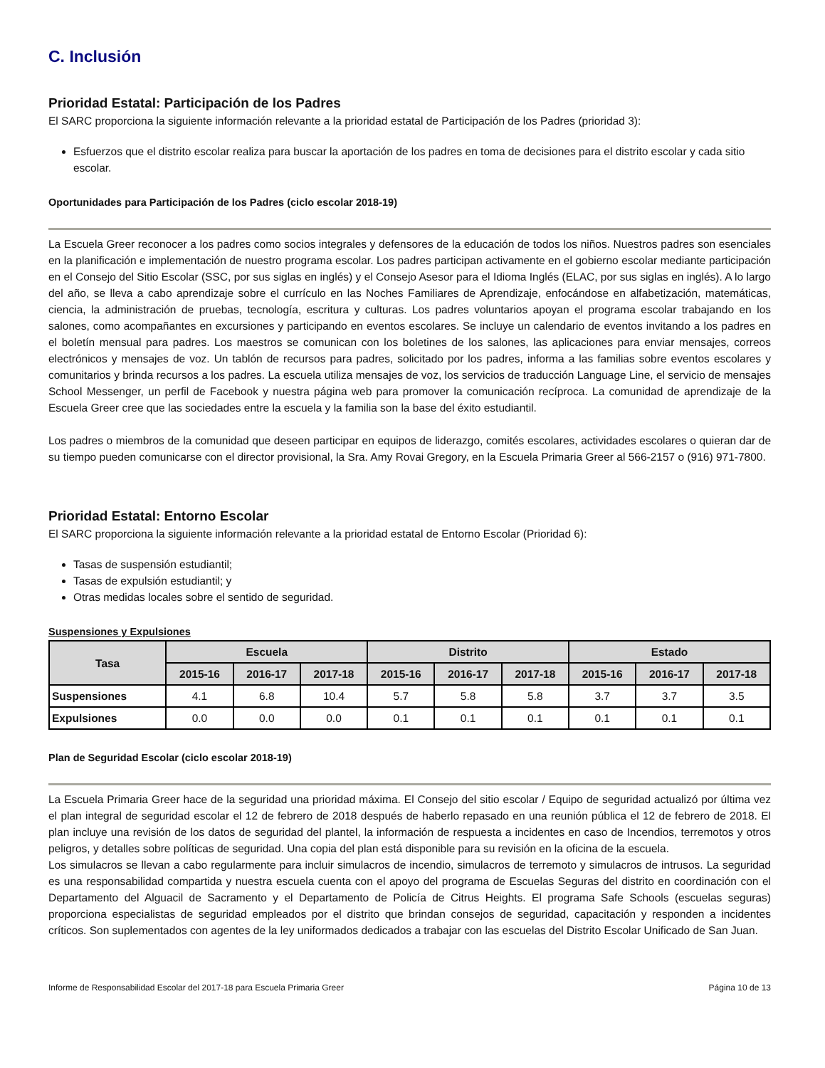C. Inclusión
Prioridad Estatal: Participación de los Padres
El SARC proporciona la siguiente información relevante a la prioridad estatal de Participación de los Padres (prioridad 3):
Esfuerzos que el distrito escolar realiza para buscar la aportación de los padres en toma de decisiones para el distrito escolar y cada sitio escolar.
Oportunidades para Participación de los Padres (ciclo escolar 2018-19)
La Escuela Greer reconocer a los padres como socios integrales y defensores de la educación de todos los niños. Nuestros padres son esenciales en la planificación e implementación de nuestro programa escolar. Los padres participan activamente en el gobierno escolar mediante participación en el Consejo del Sitio Escolar (SSC, por sus siglas en inglés) y el Consejo Asesor para el Idioma Inglés (ELAC, por sus siglas en inglés). A lo largo del año, se lleva a cabo aprendizaje sobre el currículo en las Noches Familiares de Aprendizaje, enfocándose en alfabetización, matemáticas, ciencia, la administración de pruebas, tecnología, escritura y culturas. Los padres voluntarios apoyan el programa escolar trabajando en los salones, como acompañantes en excursiones y participando en eventos escolares. Se incluye un calendario de eventos invitando a los padres en el boletín mensual para padres. Los maestros se comunican con los boletines de los salones, las aplicaciones para enviar mensajes, correos electrónicos y mensajes de voz. Un tablón de recursos para padres, solicitado por los padres, informa a las familias sobre eventos escolares y comunitarios y brinda recursos a los padres. La escuela utiliza mensajes de voz, los servicios de traducción Language Line, el servicio de mensajes School Messenger, un perfil de Facebook y nuestra página web para promover la comunicación recíproca. La comunidad de aprendizaje de la Escuela Greer cree que las sociedades entre la escuela y la familia son la base del éxito estudiantil.
Los padres o miembros de la comunidad que deseen participar en equipos de liderazgo, comités escolares, actividades escolares o quieran dar de su tiempo pueden comunicarse con el director provisional, la Sra. Amy Rovai Gregory, en la Escuela Primaria Greer al 566-2157 o (916) 971-7800.
Prioridad Estatal: Entorno Escolar
El SARC proporciona la siguiente información relevante a la prioridad estatal de Entorno Escolar (Prioridad 6):
Tasas de suspensión estudiantil;
Tasas de expulsión estudiantil; y
Otras medidas locales sobre el sentido de seguridad.
Suspensiones y Expulsiones
| Tasa | Escuela | | | Distrito | | | Estado | | |
| --- | --- | --- | --- | --- | --- | --- | --- | --- | --- |
| | 2015-16 | 2016-17 | 2017-18 | 2015-16 | 2016-17 | 2017-18 | 2015-16 | 2016-17 | 2017-18 |
| Suspensiones | 4.1 | 6.8 | 10.4 | 5.7 | 5.8 | 5.8 | 3.7 | 3.7 | 3.5 |
| Expulsiones | 0.0 | 0.0 | 0.0 | 0.1 | 0.1 | 0.1 | 0.1 | 0.1 | 0.1 |
Plan de Seguridad Escolar (ciclo escolar 2018-19)
La Escuela Primaria Greer hace de la seguridad una prioridad máxima. El Consejo del sitio escolar / Equipo de seguridad actualizó por última vez el plan integral de seguridad escolar el 12 de febrero de 2018 después de haberlo repasado en una reunión pública el 12 de febrero de 2018. El plan incluye una revisión de los datos de seguridad del plantel, la información de respuesta a incidentes en caso de Incendios, terremotos y otros peligros, y detalles sobre políticas de seguridad. Una copia del plan está disponible para su revisión en la oficina de la escuela.
Los simulacros se llevan a cabo regularmente para incluir simulacros de incendio, simulacros de terremoto y simulacros de intrusos. La seguridad es una responsabilidad compartida y nuestra escuela cuenta con el apoyo del programa de Escuelas Seguras del distrito en coordinación con el Departamento del Alguacil de Sacramento y el Departamento de Policía de Citrus Heights. El programa Safe Schools (escuelas seguras) proporciona especialistas de seguridad empleados por el distrito que brindan consejos de seguridad, capacitación y responden a incidentes críticos. Son suplementados con agentes de la ley uniformados dedicados a trabajar con las escuelas del Distrito Escolar Unificado de San Juan.
Informe de Responsabilidad Escolar del 2017-18 para Escuela Primaria Greer Página 10 de 13